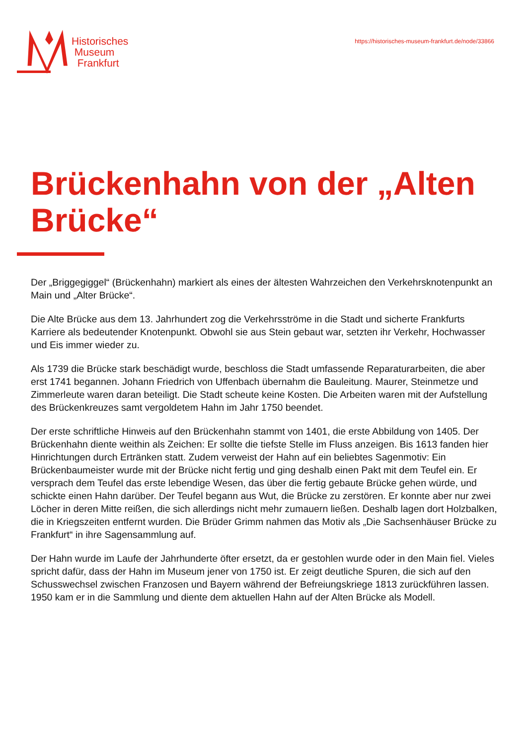Historisches
Museum
Frankfurt
https://historisches-museum-frankfurt.de/node/33866
Brückenhahn von der „Alten Brücke“
Der „Briggegiggel“ (Brückenhahn) markiert als eines der ältesten Wahrzeichen den Verkehrsknotenpunkt an Main und „Alter Brücke“.
Die Alte Brücke aus dem 13. Jahrhundert zog die Verkehrsströme in die Stadt und sicherte Frankfurts Karriere als bedeutender Knotenpunkt. Obwohl sie aus Stein gebaut war, setzten ihr Verkehr, Hochwasser und Eis immer wieder zu.
Als 1739 die Brücke stark beschädigt wurde, beschloss die Stadt umfassende Reparaturarbeiten, die aber erst 1741 begannen. Johann Friedrich von Uffenbach übernahm die Bauleitung. Maurer, Steinmetze und Zimmerleute waren daran beteiligt. Die Stadt scheute keine Kosten. Die Arbeiten waren mit der Aufstellung des Brückenkreuzes samt vergoldetem Hahn im Jahr 1750 beendet.
Der erste schriftliche Hinweis auf den Brückenhahn stammt von 1401, die erste Abbildung von 1405. Der Brückenhahn diente weithin als Zeichen: Er sollte die tiefste Stelle im Fluss anzeigen. Bis 1613 fanden hier Hinrichtungen durch Ertränken statt. Zudem verweist der Hahn auf ein beliebtes Sagenmotiv: Ein Brückenbaumeister wurde mit der Brücke nicht fertig und ging deshalb einen Pakt mit dem Teufel ein. Er versprach dem Teufel das erste lebendige Wesen, das über die fertig gebaute Brücke gehen würde, und schickte einen Hahn darüber. Der Teufel begann aus Wut, die Brücke zu zerstören. Er konnte aber nur zwei Löcher in deren Mitte reißen, die sich allerdings nicht mehr zumauern ließen. Deshalb lagen dort Holzbalken, die in Kriegszeiten entfernt wurden. Die Brüder Grimm nahmen das Motiv als „Die Sachsenhäuser Brücke zu Frankfurt“ in ihre Sagensammlung auf.
Der Hahn wurde im Laufe der Jahrhunderte öfter ersetzt, da er gestohlen wurde oder in den Main fiel. Vieles spricht dafür, dass der Hahn im Museum jener von 1750 ist. Er zeigt deutliche Spuren, die sich auf den Schusswechsel zwischen Franzosen und Bayern während der Befreiungskriege 1813 zurückführen lassen. 1950 kam er in die Sammlung und diente dem aktuellen Hahn auf der Alten Brücke als Modell.